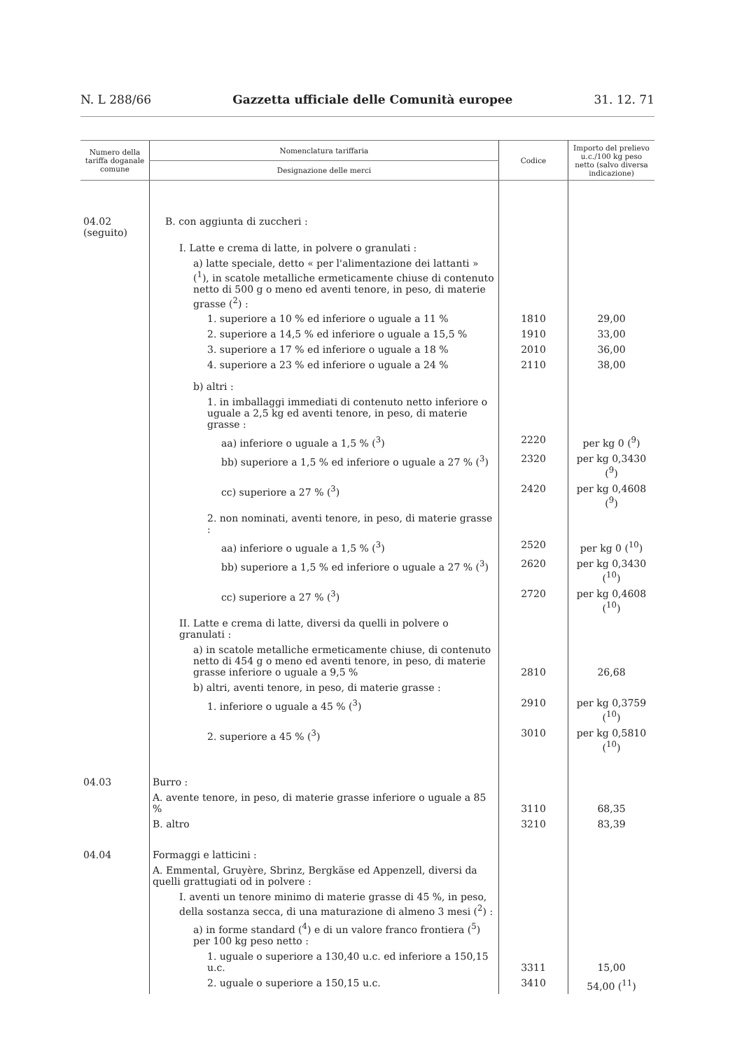N. L 288/66 Gazzetta ufficiale delle Comunità europee 31. 12. 71
| Numero della tariffa doganale comune | Nomenclatura tariffaria | Codice | Importo del prelievo u.c./100 kg peso netto (salvo diversa indicazione) |
| --- | --- | --- | --- |
| | Designazione delle merci | | |
| 04.02 (seguito) | B. con aggiunta di zuccheri : | | |
| | I. Latte e crema di latte, in polvere o granulati : | | |
| | a) latte speciale, detto « per l'alimentazione dei lattanti » (<sup>1</sup>), in scatole metalliche ermeticamente chiuse di contenuto netto di 500 g o meno ed aventi tenore, in peso, di materie grasse (<sup>2</sup>) : | | |
| | 1. superiore a 10 % ed inferiore o uguale a 11 % | 1810 | 29,00 |
| | 2. superiore a 14,5 % ed inferiore o uguale a 15,5 % | 1910 | 33,00 |
| | 3. superiore a 17 % ed inferiore o uguale a 18 % | 2010 | 36,00 |
| | 4. superiore a 23 % ed inferiore o uguale a 24 % | 2110 | 38,00 |
| | b) altri : | | |
| | 1. in imballaggi immediati di contenuto netto inferiore o uguale a 2,5 kg ed aventi tenore, in peso, di materie grasse : | | |
| | aa) inferiore o uguale a 1,5 % (<sup>3</sup>) | 2220 | per kg 0 (<sup>9</sup>) |
| | bb) superiore a 1,5 % ed inferiore o uguale a 27 % (<sup>3</sup>) | 2320 | per kg 0,3430 (<sup>9</sup>) |
| | cc) superiore a 27 % (<sup>3</sup>) | 2420 | per kg 0,4608 (<sup>9</sup>) |
| | 2. non nominati, aventi tenore, in peso, di materie grasse : | | |
| | aa) inferiore o uguale a 1,5 % (<sup>3</sup>) | 2520 | per kg 0 (<sup>10</sup>) |
| | bb) superiore a 1,5 % ed inferiore o uguale a 27 % (<sup>3</sup>) | 2620 | per kg 0,3430 (<sup>10</sup>) |
| | cc) superiore a 27 % (<sup>3</sup>) | 2720 | per kg 0,4608 (<sup>10</sup>) |
| | II. Latte e crema di latte, diversi da quelli in polvere o granulati : | | |
| | a) in scatole metalliche ermeticamente chiuse, di contenuto netto di 454 g o meno ed aventi tenore, in peso, di materie grasse inferiore o uguale a 9,5 % | 2810 | 26,68 |
| | b) altri, aventi tenore, in peso, di materie grasse : | | |
| | 1. inferiore o uguale a 45 % (<sup>3</sup>) | 2910 | per kg 0,3759 (<sup>10</sup>) |
| | 2. superiore a 45 % (<sup>3</sup>) | 3010 | per kg 0,5810 (<sup>10</sup>) |
| 04.03 | Burro : | | |
| | A. avente tenore, in peso, di materie grasse inferiore o uguale a 85 % | 3110 | 68,35 |
| | B. altro | 3210 | 83,39 |
| 04.04 | Formaggi e latticini : | | |
| | A. Emmental, Gruyère, Sbrinz, Bergkäse ed Appenzell, diversi da quelli grattugiati od in polvere : | | |
| | I. aventi un tenore minimo di materie grasse di 45 %, in peso, della sostanza secca, di una maturazione di almeno 3 mesi (<sup>2</sup>) : | | |
| | a) in forme standard (<sup>4</sup>) e di un valore franco frontiera (<sup>5</sup>) per 100 kg peso netto : | | |
| | 1. uguale o superiore a 130,40 u.c. ed inferiore a 150,15 u.c. | 3311 | 15,00 |
| | 2. uguale o superiore a 150,15 u.c. | 3410 | 54,00 (<sup>11</sup>) |